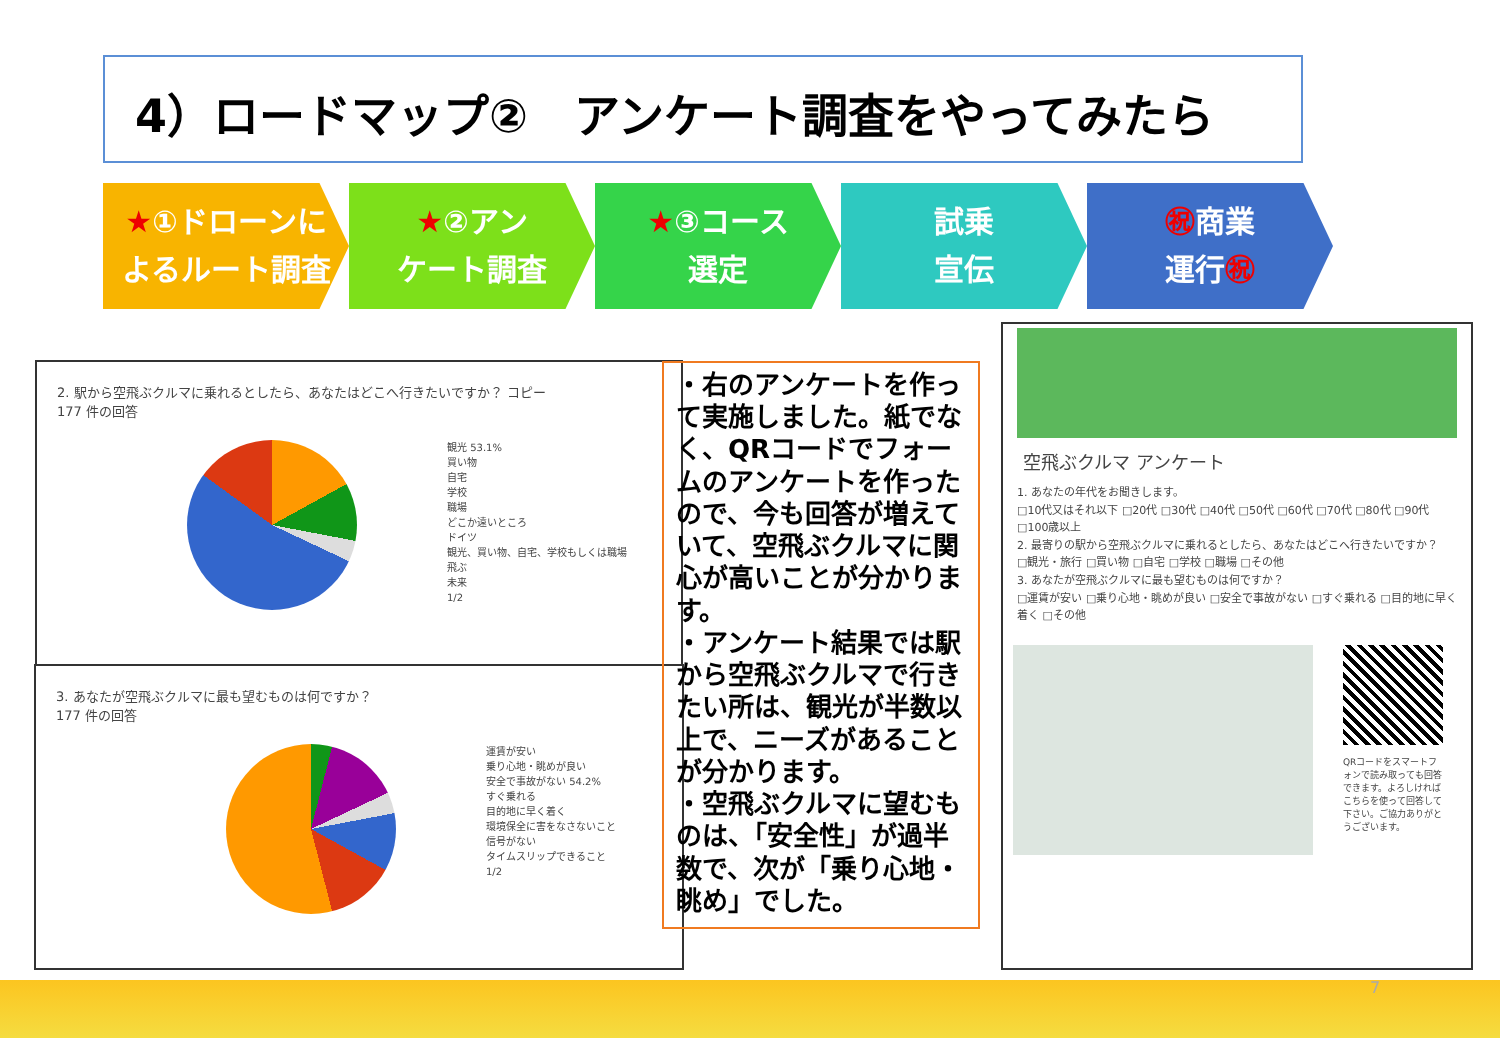4）ロードマップ②　アンケート調査をやってみたら
★①ドローンに
よるルート調査
★②アン
ケート調査
★③コース
選定
試乗
宣伝
㊗商業
運行㊗
2. 駅から空飛ぶクルマに乗れるとしたら、あなたはどこへ行きたいですか？ コピー
177 件の回答
観光 53.1%
買い物
自宅
学校
職場
どこか遠いところ
ドイツ
観光、買い物、自宅、学校もしくは職場
飛ぶ
未来
1/2
3. あなたが空飛ぶクルマに最も望むものは何ですか？
177 件の回答
運賃が安い
乗り心地・眺めが良い
安全で事故がない 54.2%
すぐ乗れる
目的地に早く着く
環境保全に害をなさないこと
信号がない
タイムスリップできること
1/2
・右のアンケートを作って実施しました。紙でなく、QRコードでフォームのアンケートを作ったので、今も回答が増えていて、空飛ぶクルマに関心が高いことが分かります。
・アンケート結果では駅から空飛ぶクルマで行きたい所は、観光が半数以上で、ニーズがあることが分かります。
・空飛ぶクルマに望むものは、「安全性」が過半数で、次が「乗り心地・眺め」でした。
空飛ぶクルマ アンケート
1. あなたの年代をお聞きします。
□10代又はそれ以下 □20代 □30代 □40代 □50代 □60代 □70代 □80代 □90代 □100歳以上
2. 最寄りの駅から空飛ぶクルマに乗れるとしたら、あなたはどこへ行きたいですか？
□観光・旅行 □買い物 □自宅 □学校 □職場 □その他
3. あなたが空飛ぶクルマに最も望むものは何ですか？
□運賃が安い □乗り心地・眺めが良い □安全で事故がない □すぐ乗れる □目的地に早く着く □その他
QRコードをスマートフォンで読み取っても回答できます。よろしければこちらを使って回答して下さい。ご協力ありがとうございます。
7